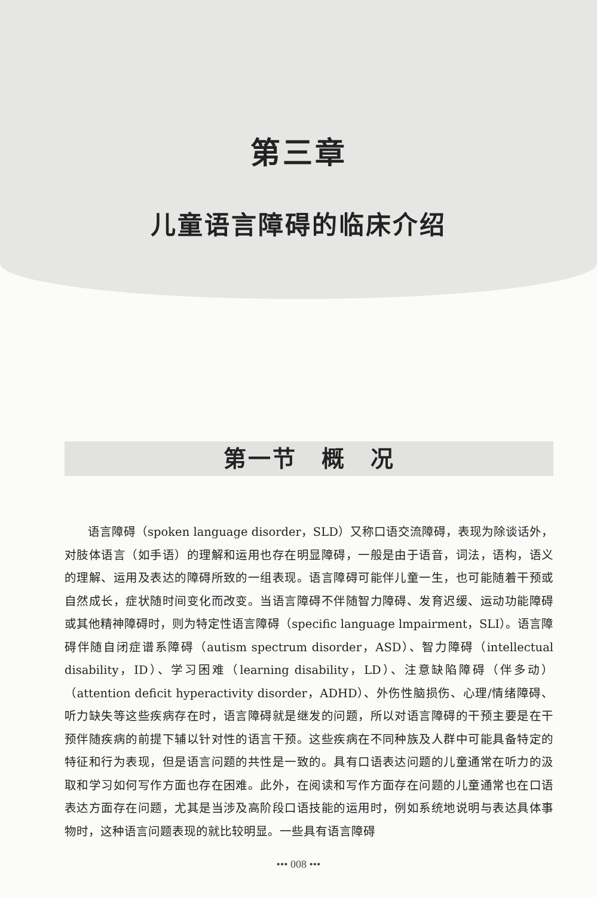第三章
儿童语言障碍的临床介绍
第一节　概　况
语言障碍（spoken language disorder，SLD）又称口语交流障碍，表现为除谈话外，对肢体语言（如手语）的理解和运用也存在明显障碍，一般是由于语音，词法，语构，语义的理解、运用及表达的障碍所致的一组表现。语言障碍可能伴儿童一生，也可能随着干预或自然成长，症状随时间变化而改变。当语言障碍不伴随智力障碍、发育迟缓、运动功能障碍或其他精神障碍时，则为特定性语言障碍（specific language lmpairment，SLI）。语言障碍伴随自闭症谱系障碍（autism spectrum disorder，ASD）、智力障碍（intellectual disability，ID）、学习困难（learning disability，LD）、注意缺陷障碍（伴多动）（attention deficit hyperactivity disorder，ADHD）、外伤性脑损伤、心理/情绪障碍、听力缺失等这些疾病存在时，语言障碍就是继发的问题，所以对语言障碍的干预主要是在干预伴随疾病的前提下辅以针对性的语言干预。这些疾病在不同种族及人群中可能具备特定的特征和行为表现，但是语言问题的共性是一致的。具有口语表达问题的儿童通常在听力的汲取和学习如何写作方面也存在困难。此外，在阅读和写作方面存在问题的儿童通常也在口语表达方面存在问题，尤其是当涉及高阶段口语技能的运用时，例如系统地说明与表达具体事物时，这种语言问题表现的就比较明显。一些具有语言障碍
••• 008 •••